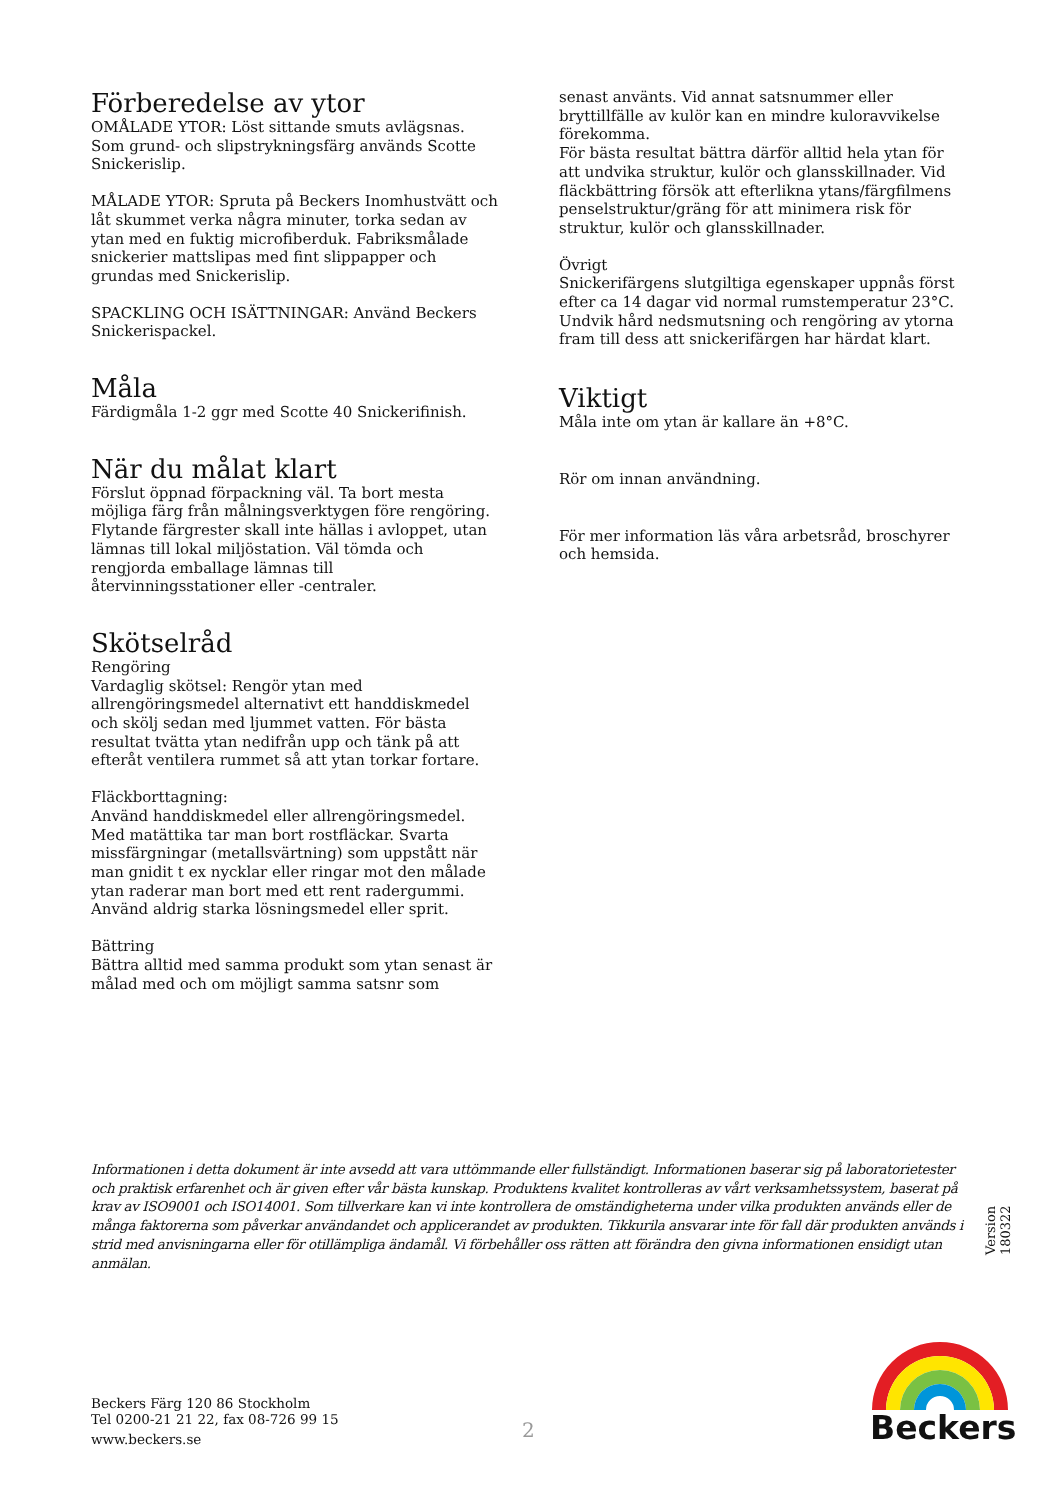Förberedelse av ytor
OMÅLADE YTOR: Löst sittande smuts avlägsnas. Som grund- och slipstrykningsfärg används Scotte Snickerislip.
MÅLADE YTOR: Spruta på Beckers Inomhustvätt och låt skummet verka några minuter, torka sedan av ytan med en fuktig microfiberduk. Fabriksmålade snickerier mattslipas med fint slippapper och grundas med Snickerislip.
SPACKLING OCH ISÄTTNINGAR: Använd Beckers Snickerispackel.
Måla
Färdigmåla 1-2 ggr med Scotte 40 Snickerifinish.
När du målat klart
Förslut öppnad förpackning väl. Ta bort mesta möjliga färg från målningsverktygen före rengöring. Flytande färgrester skall inte hällas i avloppet, utan lämnas till lokal miljöstation. Väl tömda och rengjorda emballage lämnas till återvinningsstationer eller -centraler.
Skötselråd
Rengöring
Vardaglig skötsel: Rengör ytan med allrengöringsmedel alternativt ett handdiskmedel och skölj sedan med ljummet vatten. För bästa resultat tvätta ytan nedifrån upp och tänk på att efteråt ventilera rummet så att ytan torkar fortare.
Fläckborttagning:
Använd handdiskmedel eller allrengöringsmedel. Med matättika tar man bort rostfläckar. Svarta missfärgningar (metallsvärtning) som uppstått när man gnidit t ex nycklar eller ringar mot den målade ytan raderar man bort med ett rent radergummi. Använd aldrig starka lösningsmedel eller sprit.
Bättring
Bättra alltid med samma produkt som ytan senast är målad med och om möjligt samma satsnr som
senast använts. Vid annat satsnummer eller bryttillfälle av kulör kan en mindre kuloravvikelse förekomma.
För bästa resultat bättra därför alltid hela ytan för att undvika struktur, kulör och glansskillnader. Vid fläckbättring försök att efterlikna ytans/färgfilmens penselstruktur/gräng för att minimera risk för struktur, kulör och glansskillnader.
Övrigt
Snickerifärgens slutgiltiga egenskaper uppnås först efter ca 14 dagar vid normal rumstemperatur 23°C. Undvik hård nedsmutsning och rengöring av ytorna fram till dess att snickerifärgen har härdat klart.
Viktigt
Måla inte om ytan är kallare än +8°C.
Rör om innan användning.
För mer information läs våra arbetsråd, broschyrer och hemsida.
Informationen i detta dokument är inte avsedd att vara uttömmande eller fullständigt. Informationen baserar sig på laboratorietester och praktisk erfarenhet och är given efter vår bästa kunskap. Produktens kvalitet kontrolleras av vårt verksamhetssystem, baserat på krav av ISO9001 och ISO14001. Som tillverkare kan vi inte kontrollera de omständigheterna under vilka produkten används eller de många faktorerna som påverkar användandet och applicerandet av produkten. Tikkurila ansvarar inte för fall där produkten används i strid med anvisningarna eller för otillämpliga ändamål. Vi förbehåller oss rätten att förändra den givna informationen ensidigt utan anmälan.
Version 180322
Beckers Färg 120 86 Stockholm
Tel 0200-21 21 22, fax 08-726 99 15
www.beckers.se
2
Beckers